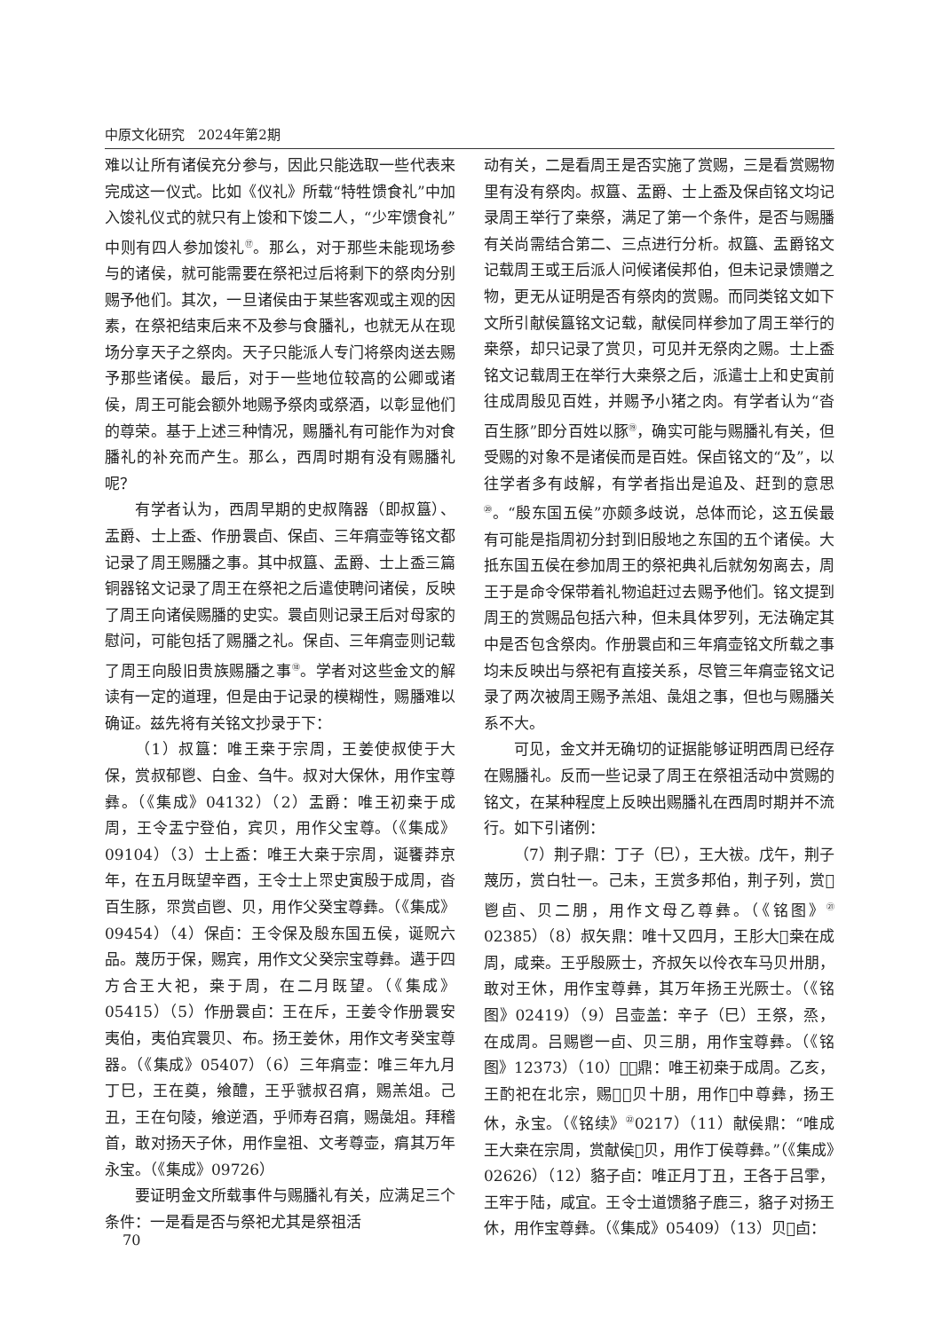中原文化研究　2024年第2期
难以让所有诸侯充分参与，因此只能选取一些代表来完成这一仪式。比如《仪礼》所载“特牲馈食礼”中加入馂礼仪式的就只有上馂和下馂二人，“少牢馈食礼”中则有四人参加馂礼<sup>⑰</sup>。那么，对于那些未能现场参与的诸侯，就可能需要在祭祀过后将剩下的祭肉分别赐予他们。其次，一旦诸侯由于某些客观或主观的因素，在祭祀结束后来不及参与食膰礼，也就无从在现场分享天子之祭肉。天子只能派人专门将祭肉送去赐予那些诸侯。最后，对于一些地位较高的公卿或诸侯，周王可能会额外地赐予祭肉或祭酒，以彰显他们的尊荣。基于上述三种情况，赐膰礼有可能作为对食膰礼的补充而产生。那么，西周时期有没有赐膰礼呢？
有学者认为，西周早期的史叔隋器（即叔簋）、盂爵、士上盉、作册睘卣、保卣、三年㾓壶等铭文都记录了周王赐膰之事。其中叔簋、盂爵、士上盉三篇铜器铭文记录了周王在祭祀之后遣使聘问诸侯，反映了周王向诸侯赐膰的史实。睘卣则记录王后对母家的慰问，可能包括了赐膰之礼。保卣、三年㾓壶则记载了周王向殷旧贵族赐膰之事<sup>⑱</sup>。学者对这些金文的解读有一定的道理，但是由于记录的模糊性，赐膰难以确证。兹先将有关铭文抄录于下：
（1）叔簋：唯王桒于宗周，王姜使叔使于大保，赏叔郁鬯、白金、刍牛。叔对大保休，用作宝尊彝。（《集成》04132）（2）盂爵：唯王初桒于成周，王令盂宁登伯，宾贝，用作父宝尊。（《集成》09104）（3）士上盉：唯王大桒于宗周，诞饔莽京年，在五月既望辛酉，王令士上眔史寅殷于成周，沓百生豚，眔赏卣鬯、贝，用作父癸宝尊彝。（《集成》09454）（4）保卣：王令保及殷东国五侯，诞贶六品。蔑历于保，赐宾，用作文父癸宗宝尊彝。遘于四方合王大祀，桒于周，在二月既望。（《集成》05415）（5）作册睘卣：王在斥，王姜令作册睘安夷伯，夷伯宾睘贝、布。扬王姜休，用作文考癸宝尊器。（《集成》05407）（6）三年㾓壶：唯三年九月丁巳，王在奠，飨醴，王乎虢叔召㾓，赐羔俎。己丑，王在句陵，飨逆酒，乎师寿召㾓，赐彘俎。拜稽首，敢对扬天子休，用作皇祖、文考尊壶，㾓其万年永宝。（《集成》09726）
要证明金文所载事件与赐膰礼有关，应满足三个条件：一是看是否与祭祀尤其是祭祖活
动有关，二是看周王是否实施了赏赐，三是看赏赐物里有没有祭肉。叔簋、盂爵、士上盉及保卣铭文均记录周王举行了桒祭，满足了第一个条件，是否与赐膰有关尚需结合第二、三点进行分析。叔簋、盂爵铭文记载周王或王后派人问候诸侯邦伯，但未记录馈赠之物，更无从证明是否有祭肉的赏赐。而同类铭文如下文所引献侯簋铭文记载，献侯同样参加了周王举行的桒祭，却只记录了赏贝，可见并无祭肉之赐。士上盉铭文记载周王在举行大桒祭之后，派遣士上和史寅前往成周殷见百姓，并赐予小猪之肉。有学者认为“沓百生豚”即分百姓以豚<sup>⑲</sup>，确实可能与赐膰礼有关，但受赐的对象不是诸侯而是百姓。保卣铭文的“及”，以往学者多有歧解，有学者指出是追及、赶到的意思<sup>⑳</sup>。“殷东国五侯”亦颇多歧说，总体而论，这五侯最有可能是指周初分封到旧殷地之东国的五个诸侯。大抵东国五侯在参加周王的祭祀典礼后就匆匆离去，周王于是命令保带着礼物追赶过去赐予他们。铭文提到周王的赏赐品包括六种，但未具体罗列，无法确定其中是否包含祭肉。作册睘卣和三年㾓壶铭文所载之事均未反映出与祭祀有直接关系，尽管三年㾓壶铭文记录了两次被周王赐予羔俎、彘俎之事，但也与赐膰关系不大。
可见，金文并无确切的证据能够证明西周已经存在赐膰礼。反而一些记录了周王在祭祖活动中赏赐的铭文，在某种程度上反映出赐膰礼在西周时期并不流行。如下引诸例：
（7）荆子鼎：丁子（巳），王大祓。戊午，荆子蔑历，赏白牡一。己未，王赏多邦伯，荆子列，赏𫂈鬯卣、贝二朋，用作文母乙尊彝。（《铭图》<sup>㉑</sup>02385）（8）叔矢鼎：唯十又四月，王肜大𣏨桒在成周，咸桒。王乎殷厥士，齐叔矢以伶衣车马贝卅朋，敢对王休，用作宝尊彝，其万年扬王光厥士。（《铭图》02419）（9）吕壶盖：辛子（巳）王祭，烝，在成周。吕赐鬯一卣、贝三朋，用作宝尊彝。（《铭图》12373）（10）𣎆𤞷鼎：唯王初桒于成周。乙亥，王酌祀在北宗，赐𣎆𤞷贝十朋，用作𥀁中尊彝，扬王休，永宝。（《铭续》<sup>㉒</sup>0217）（11）献侯鼎：“唯成王大桒在宗周，赏献侯𩒨贝，用作丁侯尊彝。”（《集成》02626）（12）貉子卣：唯正月丁丑，王各于吕𩁹，王牢于陆，咸宜。王令士道馈貉子鹿三，貉子对扬王休，用作宝尊彝。（《集成》05409）（13）贝𤰈卣：
70